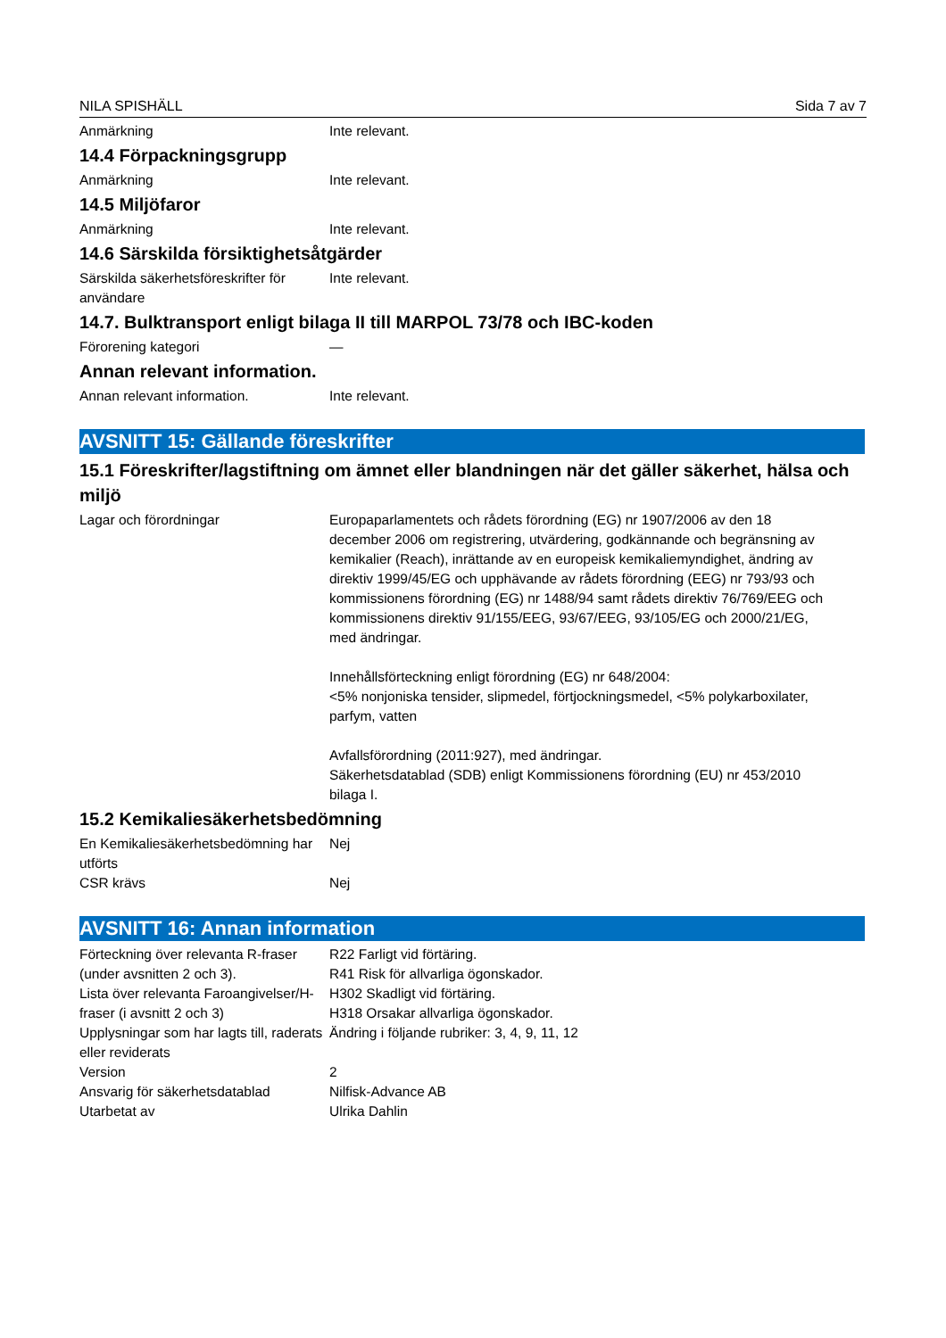NILA SPISHÄLL Sida 7 av 7
Anmärkning Inte relevant.
14.4 Förpackningsgrupp
Anmärkning Inte relevant.
14.5 Miljöfaror
Anmärkning Inte relevant.
14.6 Särskilda försiktighetsåtgärder
Särskilda säkerhetsföreskrifter för användare
Inte relevant.
14.7. Bulktransport enligt bilaga II till MARPOL 73/78 och IBC-koden
Förorening kategori —
Annan relevant information.
Annan relevant information. Inte relevant.
AVSNITT 15: Gällande föreskrifter
15.1 Föreskrifter/lagstiftning om ämnet eller blandningen när det gäller säkerhet, hälsa och miljö
Lagar och förordningar Europaparlamentets och rådets förordning (EG) nr 1907/2006 av den 18 december 2006 om registrering, utvärdering, godkännande och begränsning av kemikalier (Reach), inrättande av en europeisk kemikaliemyndighet, ändring av direktiv 1999/45/EG och upphävande av rådets förordning (EEG) nr 793/93 och kommissionens förordning (EG) nr 1488/94 samt rådets direktiv 76/769/EEG och kommissionens direktiv 91/155/EEG, 93/67/EEG, 93/105/EG och 2000/21/EG, med ändringar.
Innehållsförteckning enligt förordning (EG) nr 648/2004:
<5% nonjoniska tensider, slipmedel, förtjockningsmedel, <5% polykarboxilater, parfym, vatten
Avfallsförordning (2011:927), med ändringar.
Säkerhetsdatablad (SDB) enligt Kommissionens förordning (EU) nr 453/2010 bilaga I.
15.2 Kemikaliesäkerhetsbedömning
En Kemikaliesäkerhetsbedömning har utförts
Nej
CSR krävs Nej
AVSNITT 16: Annan information
Förteckning över relevanta R-fraser (under avsnitten 2 och 3).
R22 Farligt vid förtäring.
R41 Risk för allvarliga ögonskador.
Lista över relevanta Faroangivelser/H-fraser (i avsnitt 2 och 3)
H302 Skadligt vid förtäring.
H318 Orsakar allvarliga ögonskador.
Upplysningar som har lagts till, raderats eller reviderats
Ändring i följande rubriker: 3, 4, 9, 11, 12
Version 2
Ansvarig för säkerhetsdatablad Nilfisk-Advance AB
Utarbetat av Ulrika Dahlin